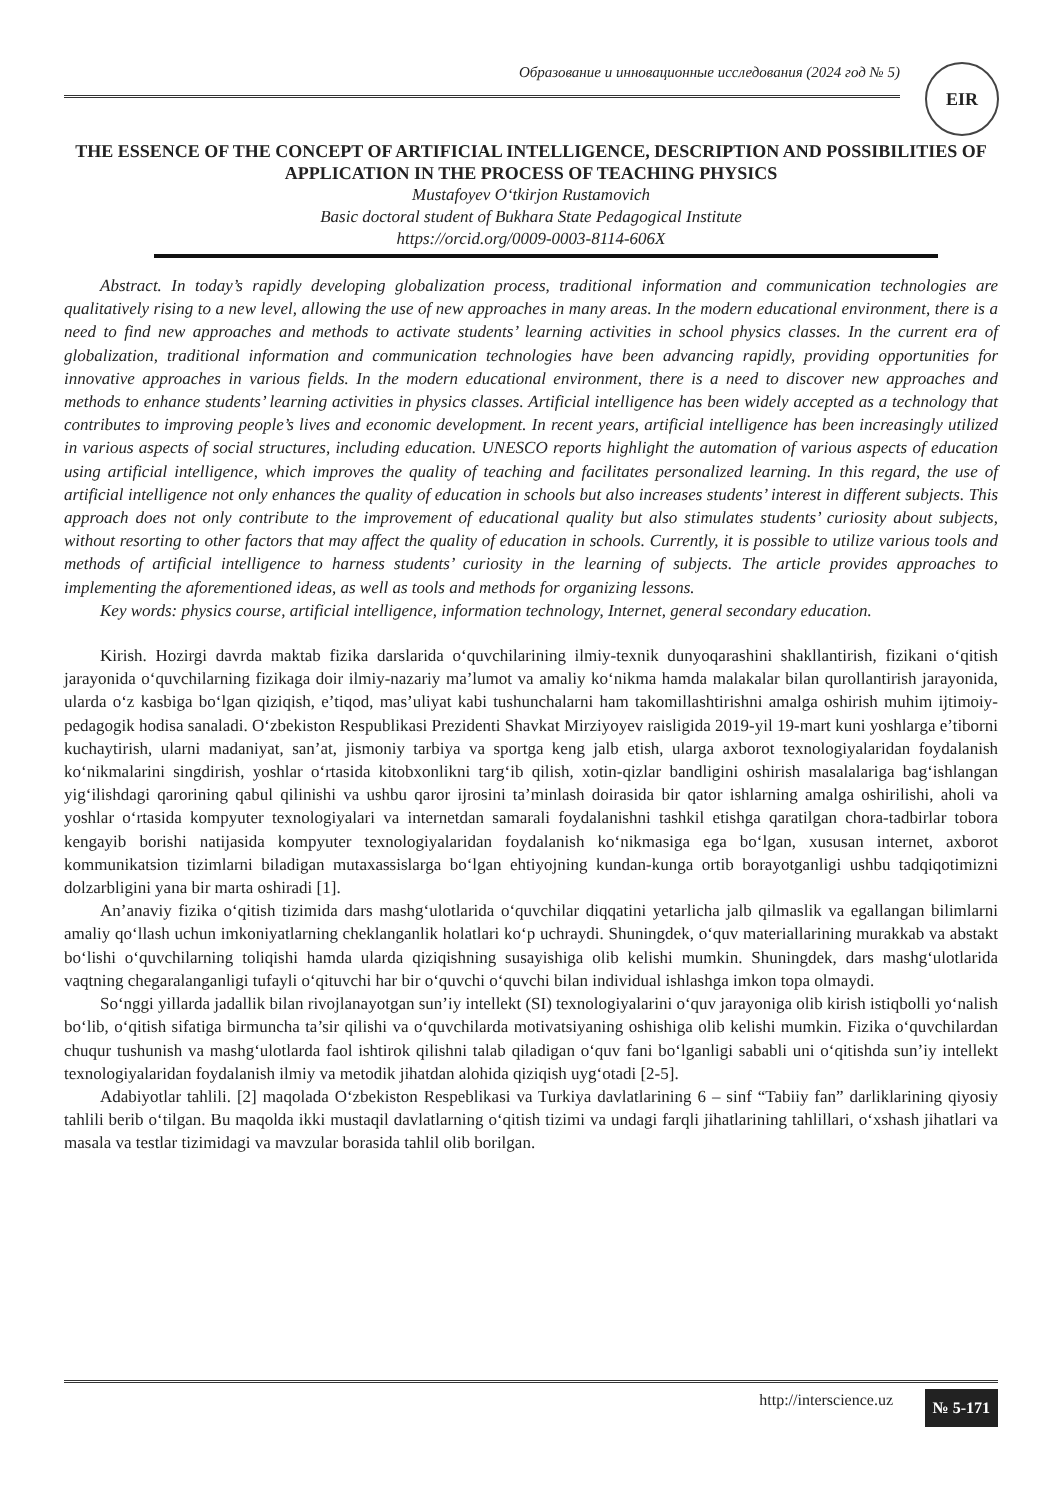Образование и инновационные исследования (2024 год № 5) EIR
THE ESSENCE OF THE CONCEPT OF ARTIFICIAL INTELLIGENCE, DESCRIPTION AND POSSIBILITIES OF APPLICATION IN THE PROCESS OF TEACHING PHYSICS
Mustafoyev O‘tkirjon Rustamovich
Basic doctoral student of Bukhara State Pedagogical Institute
https://orcid.org/0009-0003-8114-606X
Abstract. In today’s rapidly developing globalization process, traditional information and communication technologies are qualitatively rising to a new level, allowing the use of new approaches in many areas. In the modern educational environment, there is a need to find new approaches and methods to activate students’ learning activities in school physics classes. In the current era of globalization, traditional information and communication technologies have been advancing rapidly, providing opportunities for innovative approaches in various fields. In the modern educational environment, there is a need to discover new approaches and methods to enhance students’ learning activities in physics classes. Artificial intelligence has been widely accepted as a technology that contributes to improving people’s lives and economic development. In recent years, artificial intelligence has been increasingly utilized in various aspects of social structures, including education. UNESCO reports highlight the automation of various aspects of education using artificial intelligence, which improves the quality of teaching and facilitates personalized learning. In this regard, the use of artificial intelligence not only enhances the quality of education in schools but also increases students’ interest in different subjects. This approach does not only contribute to the improvement of educational quality but also stimulates students’ curiosity about subjects, without resorting to other factors that may affect the quality of education in schools. Currently, it is possible to utilize various tools and methods of artificial intelligence to harness students’ curiosity in the learning of subjects. The article provides approaches to implementing the aforementioned ideas, as well as tools and methods for organizing lessons.
Key words: physics course, artificial intelligence, information technology, Internet, general secondary education.
Kirish. Hozirgi davrda maktab fizika darslarida o‘quvchilarining ilmiy-texnik dunyoqarashini shakllantirish, fizikani o‘qitish jarayonida o‘quvchilarning fizikaga doir ilmiy-nazariy ma’lumot va amaliy ko‘nikma hamda malakalar bilan qurollantirish jarayonida, ularda o‘z kasbiga bo‘lgan qiziqish, e’tiqod, mas’uliyat kabi tushunchalarni ham takomillashtirishni amalga oshirish muhim ijtimoiy-pedagogik hodisa sanaladi. O‘zbekiston Respublikasi Prezidenti Shavkat Mirziyoyev raisligida 2019-yil 19-mart kuni yoshlarga e’tiborni kuchaytirish, ularni madaniyat, san’at, jismoniy tarbiya va sportga keng jalb etish, ularga axborot texnologiyalaridan foydalanish ko‘nikmalarini singdirish, yoshlar o‘rtasida kitobxonlikni targ‘ib qilish, xotin-qizlar bandligini oshirish masalalariga bag‘ishlangan yig‘ilishdagi qarorining qabul qilinishi va ushbu qaror ijrosini ta’minlash doirasida bir qator ishlarning amalga oshirilishi, aholi va yoshlar o‘rtasida kompyuter texnologiyalari va internetdan samarali foydalanishni tashkil etishga qaratilgan chora-tadbirlar tobora kengayib borishi natijasida kompyuter texnologiyalaridan foydalanish ko‘nikmasiga ega bo‘lgan, xususan internet, axborot kommunikatsion tizimlarni biladigan mutaxassislarga bo‘lgan ehtiyojning kundan-kunga ortib borayotganligi ushbu tadqiqotimizni dolzarbligini yana bir marta oshiradi [1].
An’anaviy fizika o‘qitish tizimida dars mashg‘ulotlarida o‘quvchilar diqqatini yetarlicha jalb qilmaslik va egallangan bilimlarni amaliy qo‘llash uchun imkoniyatlarning cheklanganlik holatlari ko‘p uchraydi. Shuningdek, o‘quv materiallarining murakkab va abstakt bo‘lishi o‘quvchilarning toliqishi hamda ularda qiziqishning susayishiga olib kelishi mumkin. Shuningdek, dars mashg‘ulotlarida vaqtning chegaralanganligi tufayli o‘qituvchi har bir o‘quvchi o‘quvchi bilan individual ishlashga imkon topa olmaydi.
So‘nggi yillarda jadallik bilan rivojlanayotgan sun’iy intellekt (SI) texnologiyalarini o‘quv jarayoniga olib kirish istiqbolli yo‘nalish bo‘lib, o‘qitish sifatiga birmuncha ta’sir qilishi va o‘quvchilarda motivatsiyaning oshishiga olib kelishi mumkin. Fizika o‘quvchilardan chuqur tushunish va mashg‘ulotlarda faol ishtirok qilishni talab qiladigan o‘quv fani bo‘lganligi sababli uni o‘qitishda sun’iy intellekt texnologiyalaridan foydalanish ilmiy va metodik jihatdan alohida qiziqish uyg‘otadi [2-5].
Adabiyotlar tahlili. [2] maqolada O‘zbekiston Respeblikasi va Turkiya davlatlarining 6 – sinf “Tabiiy fan” darliklarining qiyosiy tahlili berib o‘tilgan. Bu maqolda ikki mustaqil davlatlarning o‘qitish tizimi va undagi farqli jihatlarining tahlillari, o‘xshash jihatlari va masala va testlar tizimidagi va mavzular borasida tahlil olib borilgan.
http://interscience.uz № 5-171